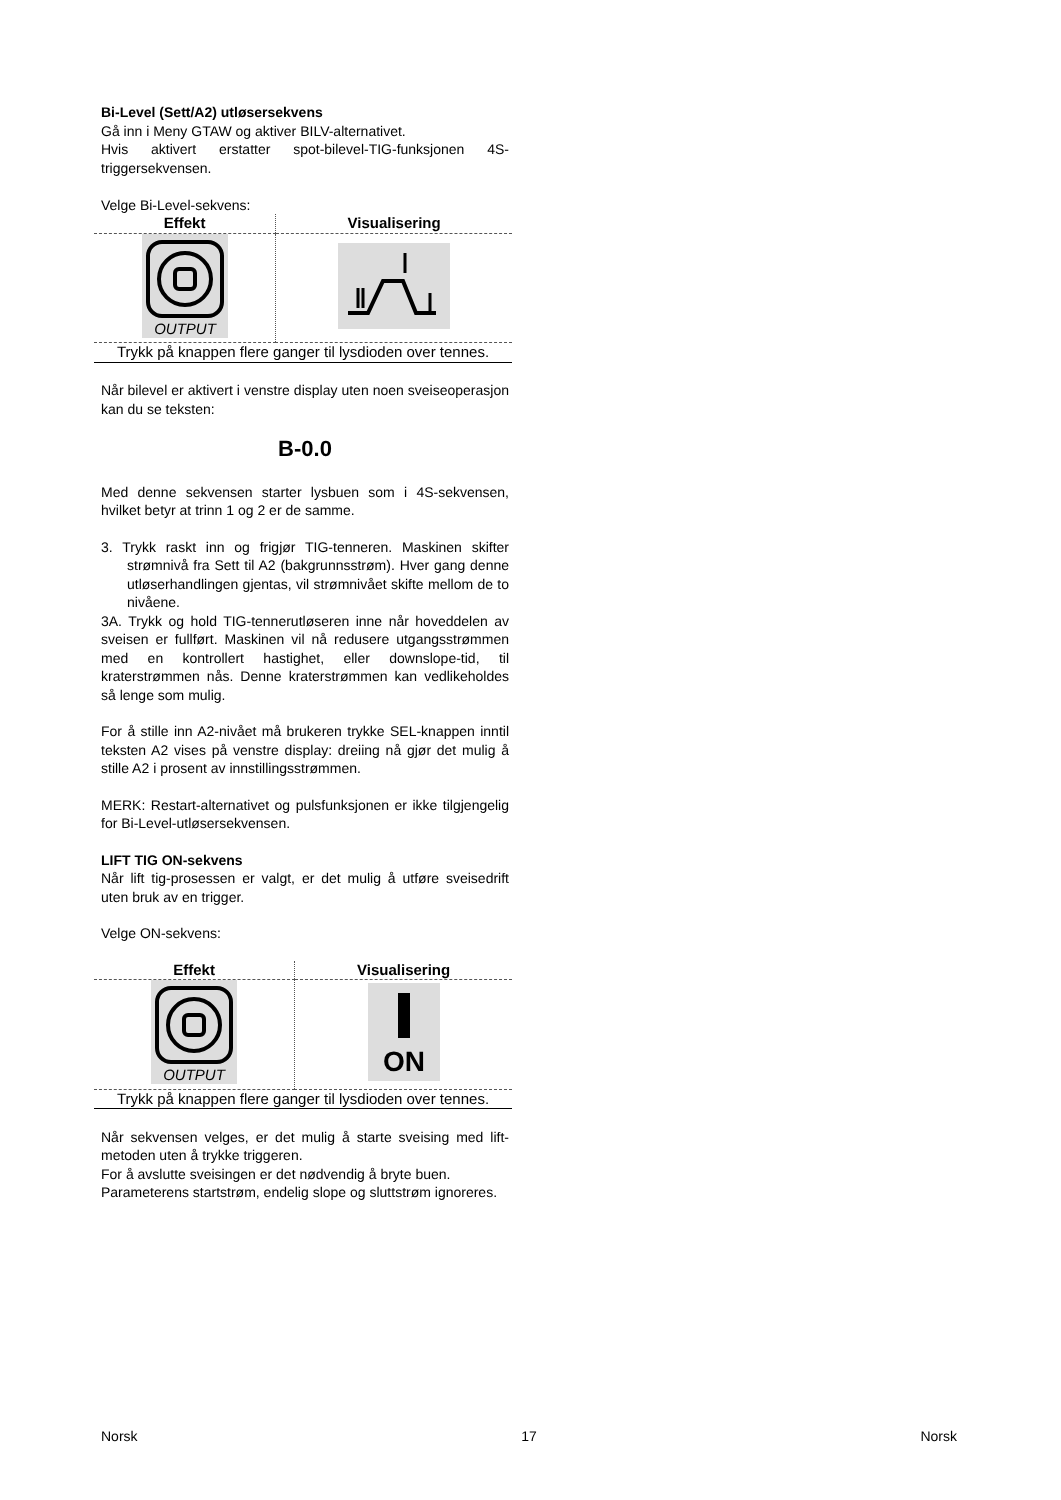Bi-Level (Sett/A2) utløsersekvens
Gå inn i Meny GTAW og aktiver BILV-alternativet.
Hvis aktivert erstatter spot-bilevel-TIG-funksjonen 4S-triggersekvensen.
Velge Bi-Level-sekvens:
| Effekt | Visualisering |
| --- | --- |
| OUTPUT | |
| Trykk på knappen flere ganger til lysdioden over tennes. | |
Når bilevel er aktivert i venstre display uten noen sveiseoperasjon kan du se teksten:
B-0.0
Med denne sekvensen starter lysbuen som i 4S-sekvensen, hvilket betyr at trinn 1 og 2 er de samme.
3. Trykk raskt inn og frigjør TIG-tenneren. Maskinen skifter strømnivå fra Sett til A2 (bakgrunnsstrøm). Hver gang denne utløserhandlingen gjentas, vil strømnivået skifte mellom de to nivåene.
3A. Trykk og hold TIG-tennerutløseren inne når hoveddelen av sveisen er fullført. Maskinen vil nå redusere utgangsstrømmen med en kontrollert hastighet, eller downslope-tid, til kraterstrømmen nås. Denne kraterstrømmen kan vedlikeholdes så lenge som mulig.
For å stille inn A2-nivået må brukeren trykke SEL-knappen inntil teksten A2 vises på venstre display: dreiing nå gjør det mulig å stille A2 i prosent av innstillingsstrømmen.
MERK: Restart-alternativet og pulsfunksjonen er ikke tilgjengelig for Bi-Level-utløsersekvensen.
LIFT TIG ON-sekvens
Når lift tig-prosessen er valgt, er det mulig å utføre sveisedrift uten bruk av en trigger.
Velge ON-sekvens:
| Effekt | Visualisering |
| --- | --- |
| OUTPUT | ON |
| Trykk på knappen flere ganger til lysdioden over tennes. | |
Når sekvensen velges, er det mulig å starte sveising med lift-metoden uten å trykke triggeren.
For å avslutte sveisingen er det nødvendig å bryte buen.
Parameterens startstrøm, endelig slope og sluttstrøm ignoreres.
Norsk 17 Norsk